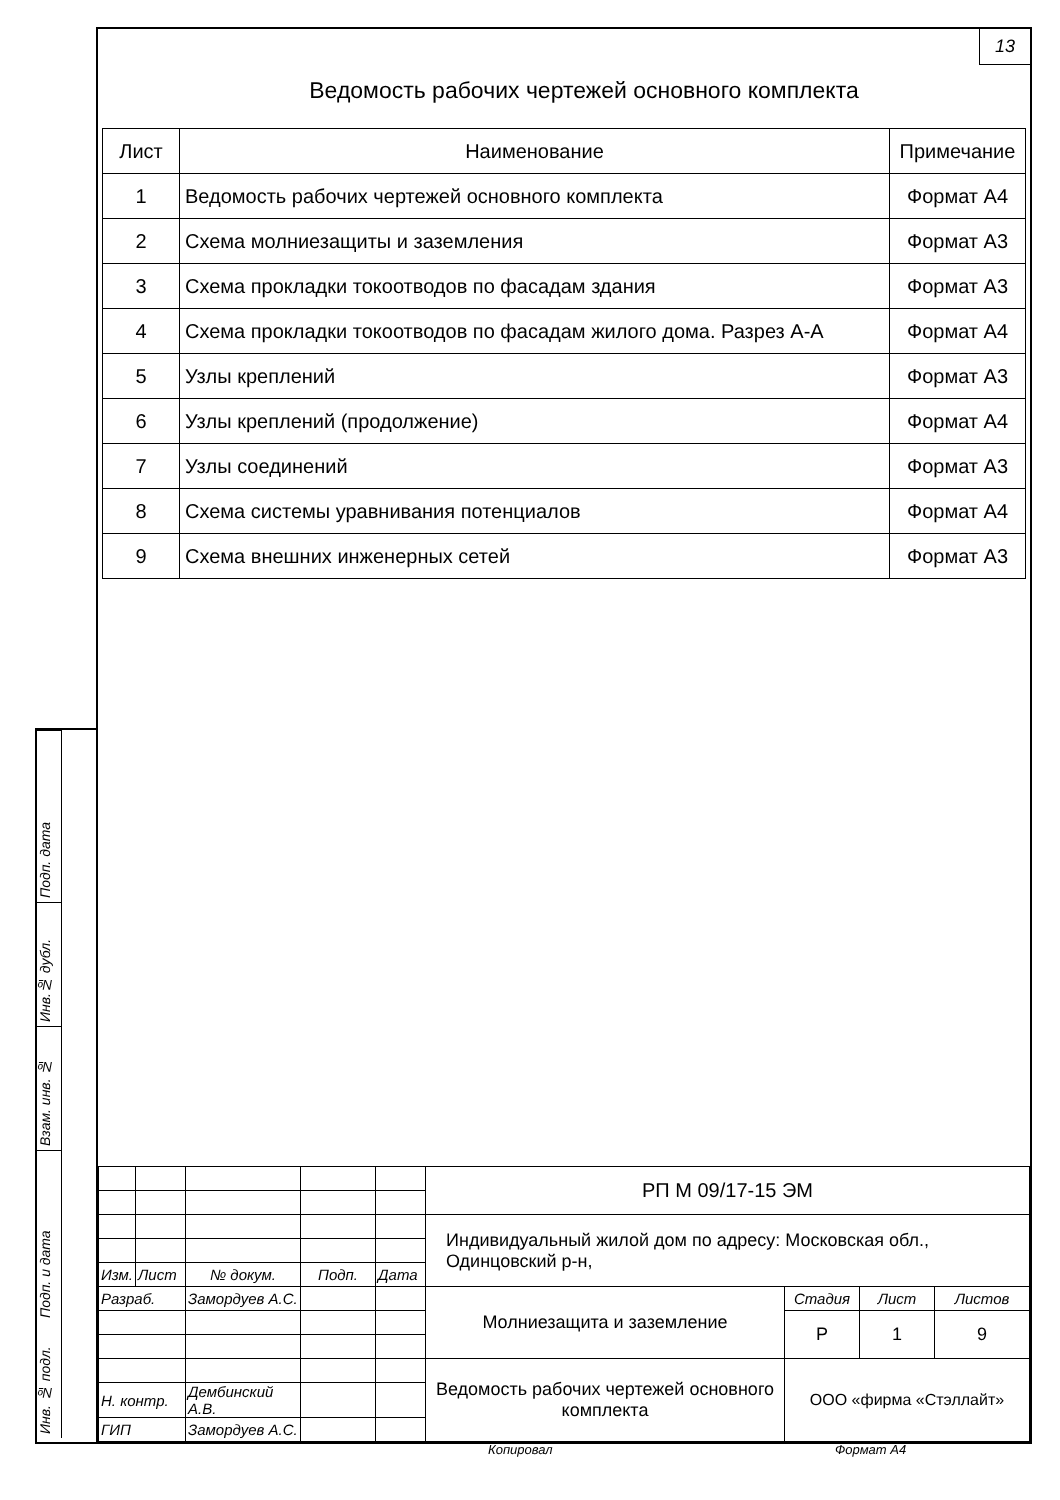13
Ведомость рабочих чертежей основного комплекта
| Лист | Наименование | Примечание |
| --- | --- | --- |
| 1 | Ведомость рабочих чертежей основного комплекта | Формат А4 |
| 2 | Схема молниезащиты и заземления | Формат А3 |
| 3 | Схема прокладки токоотводов по фасадам здания | Формат А3 |
| 4 | Схема прокладки токоотводов по фасадам жилого дома. Разрез А-А | Формат А4 |
| 5 | Узлы креплений | Формат А3 |
| 6 | Узлы креплений (продолжение) | Формат А4 |
| 7 | Узлы соединений | Формат А3 |
| 8 | Схема системы уравнивания потенциалов | Формат А4 |
| 9 | Схема внешних инженерных сетей | Формат А3 |
| | | | | | РП М 09/17-15 ЭМ | | | |
| | | | | | Индивидуальный жилой дом по адресу: Московская обл., Одинцовский р-н, | | | |
| Изм. | Лист | № докум. | Подп. | Дата | | | | |
| Разраб. | | Замордуев А.С. | | | Молниезащита и заземление | Стадия | Лист | Листов |
| | | | | | | Р | 1 | 9 |
| | | | | | Ведомость рабочих чертежей основного комплекта | ООО «фирма «Стэллайт» | | |
| Н. контр. | | Дембинский А.В. | | | | | | |
| ГИП | | Замордуев А.С. | | | | | | |
Подп. дата
Инв.№ дубл.
Взам. инв. №
Подп. и дата
Инв. № подл.
Копировал Формат А4